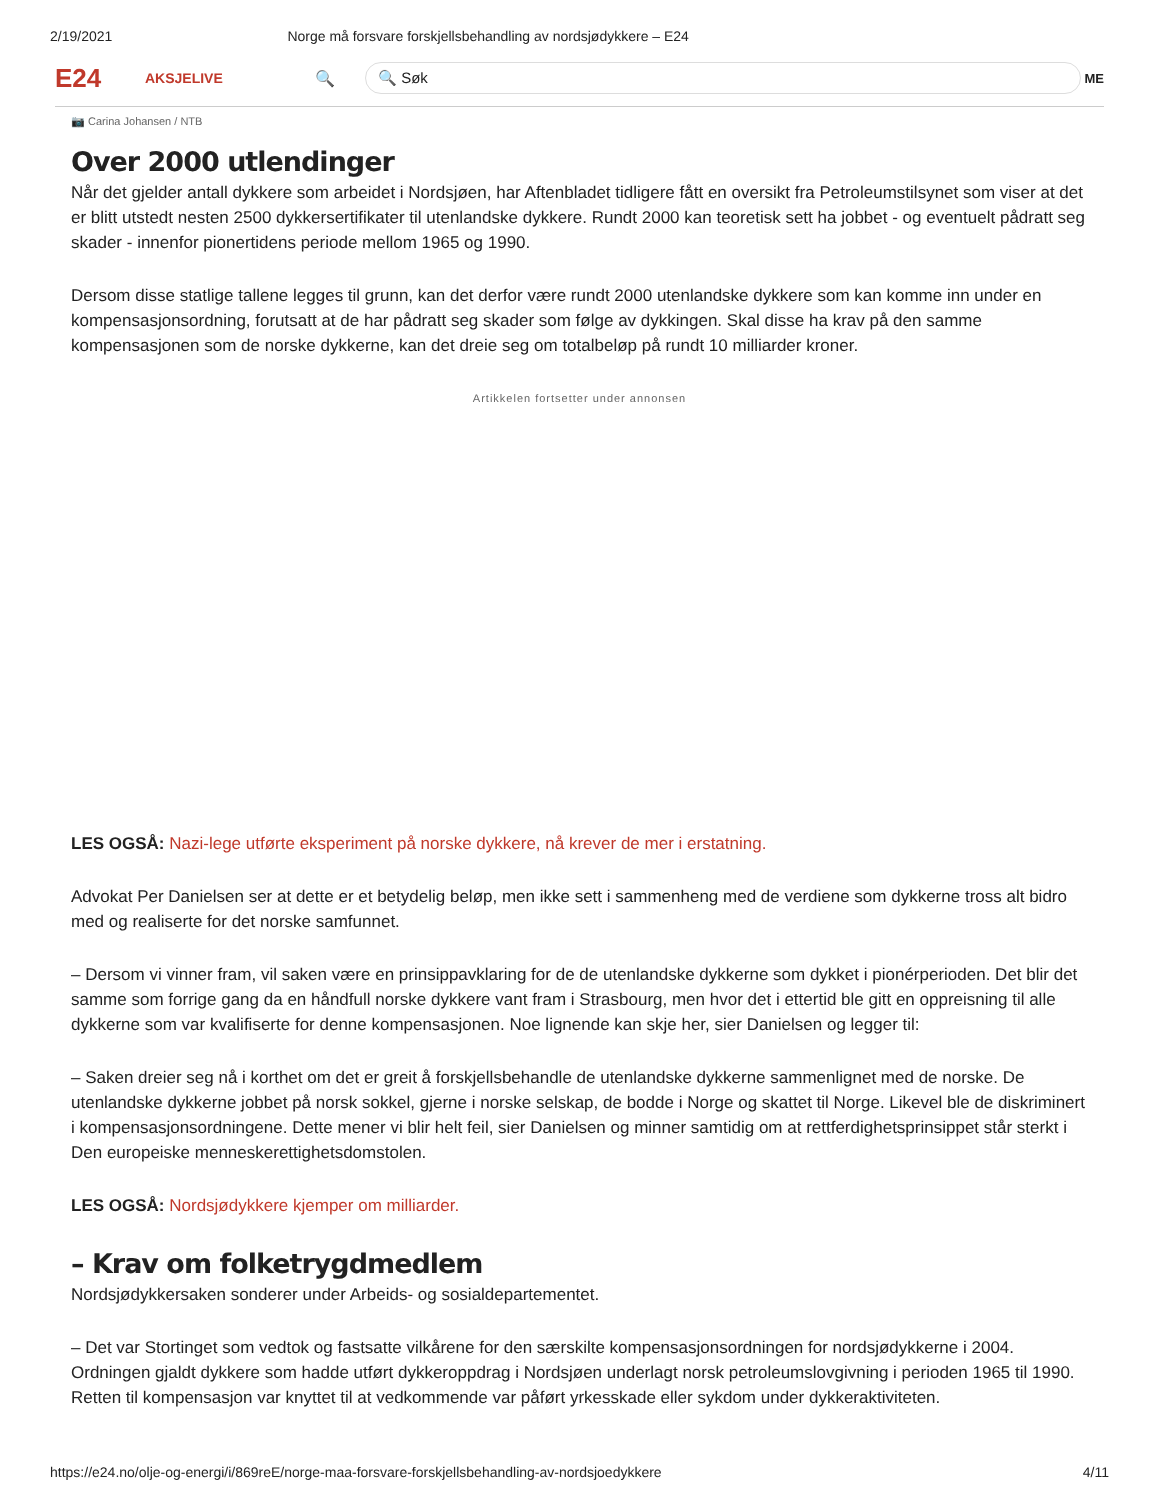2/19/2021 Norge må forsvare forskjellsbehandling av nordsjødykkere – E24
E24
AKSJELIVE 🔍
🔍 Søk
ME
📷 Carina Johansen / NTB
Over 2000 utlendinger
Når det gjelder antall dykkere som arbeidet i Nordsjøen, har Aftenbladet tidligere fått en oversikt fra Petroleumstilsynet som viser at det er blitt utstedt nesten 2500 dykkersertifikater til utenlandske dykkere. Rundt 2000 kan teoretisk sett ha jobbet - og eventuelt pådratt seg skader - innenfor pionertidens periode mellom 1965 og 1990.
Dersom disse statlige tallene legges til grunn, kan det derfor være rundt 2000 utenlandske dykkere som kan komme inn under en kompensasjonsordning, forutsatt at de har pådratt seg skader som følge av dykkingen. Skal disse ha krav på den samme kompensasjonen som de norske dykkerne, kan det dreie seg om totalbeløp på rundt 10 milliarder kroner.
Artikkelen fortsetter under annonsen
LES OGSÅ: Nazi-lege utførte eksperiment på norske dykkere, nå krever de mer i erstatning.
Advokat Per Danielsen ser at dette er et betydelig beløp, men ikke sett i sammenheng med de verdiene som dykkerne tross alt bidro med og realiserte for det norske samfunnet.
– Dersom vi vinner fram, vil saken være en prinsippavklaring for de de utenlandske dykkerne som dykket i pionérperioden. Det blir det samme som forrige gang da en håndfull norske dykkere vant fram i Strasbourg, men hvor det i ettertid ble gitt en oppreisning til alle dykkerne som var kvalifiserte for denne kompensasjonen. Noe lignende kan skje her, sier Danielsen og legger til:
– Saken dreier seg nå i korthet om det er greit å forskjellsbehandle de utenlandske dykkerne sammenlignet med de norske. De utenlandske dykkerne jobbet på norsk sokkel, gjerne i norske selskap, de bodde i Norge og skattet til Norge. Likevel ble de diskriminert i kompensasjonsordningene. Dette mener vi blir helt feil, sier Danielsen og minner samtidig om at rettferdighetsprinsippet står sterkt i Den europeiske menneskerettighetsdomstolen.
LES OGSÅ: Nordsjødykkere kjemper om milliarder.
– Krav om folketrygdmedlem
Nordsjødykkersaken sonderer under Arbeids- og sosialdepartementet.
– Det var Stortinget som vedtok og fastsatte vilkårene for den særskilte kompensasjonsordningen for nordsjødykkerne i 2004. Ordningen gjaldt dykkere som hadde utført dykkeroppdrag i Nordsjøen underlagt norsk petroleumslovgivning i perioden 1965 til 1990. Retten til kompensasjon var knyttet til at vedkommende var påført yrkesskade eller sykdom under dykkeraktiviteten.
https://e24.no/olje-og-energi/i/869reE/norge-maa-forsvare-forskjellsbehandling-av-nordsjoedykkere 4/11